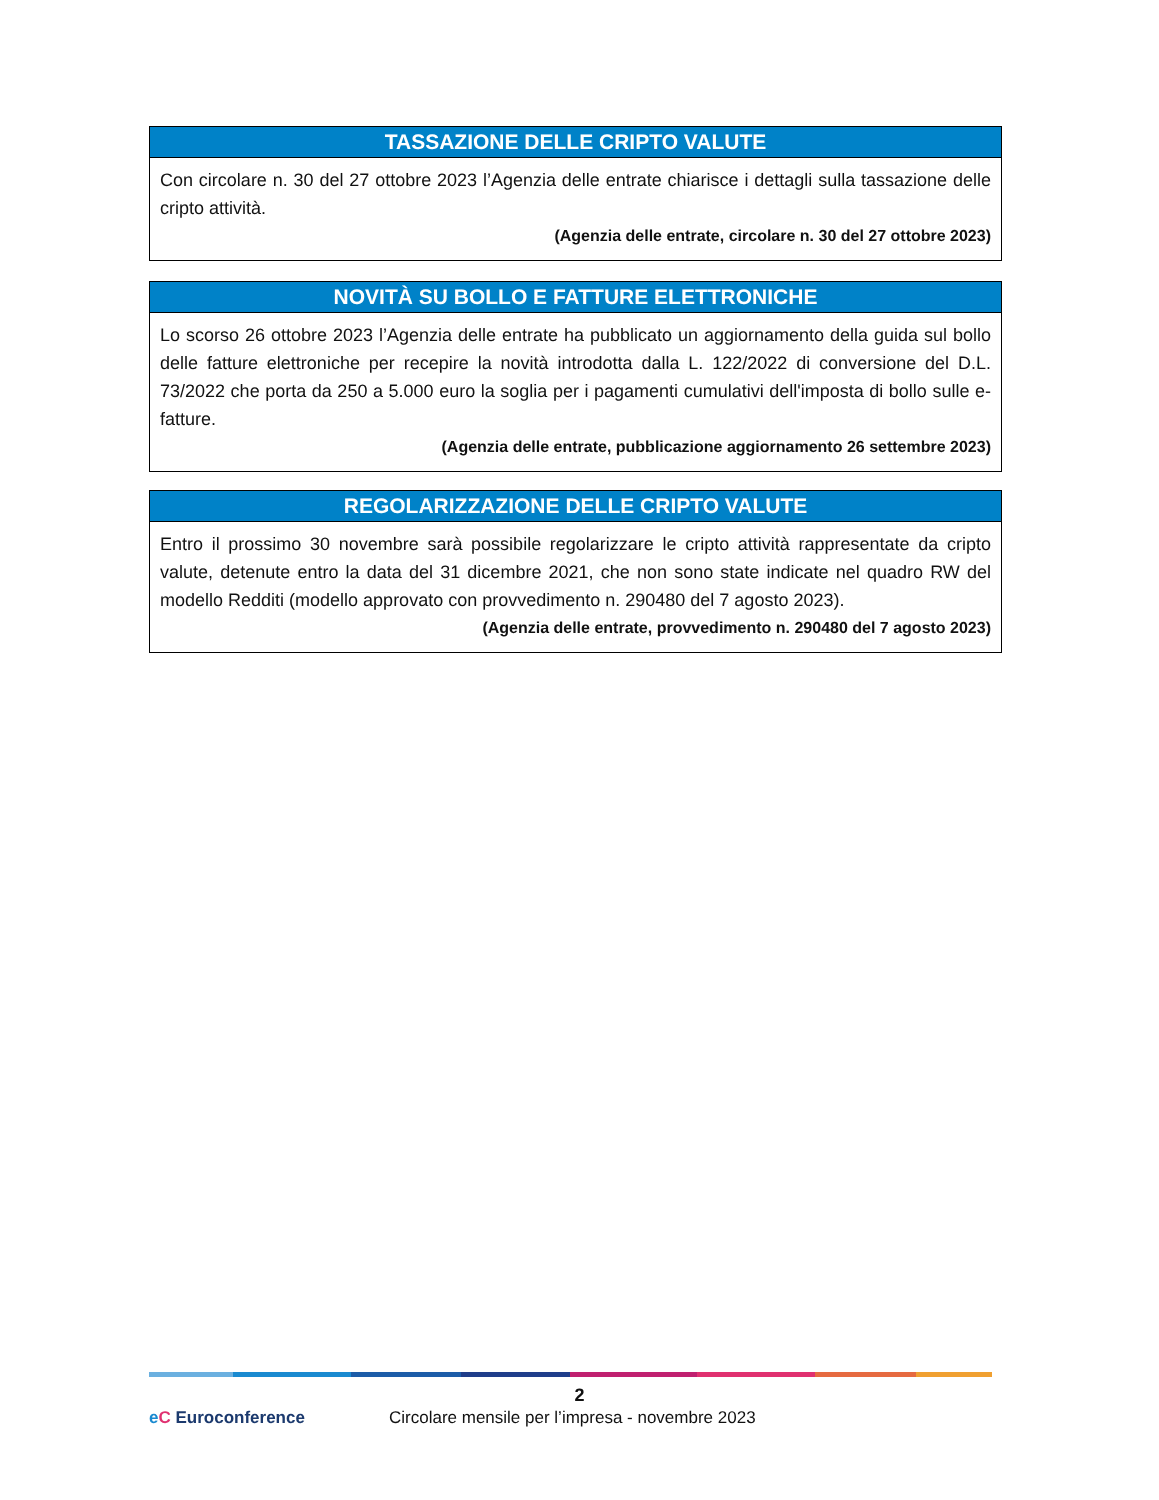TASSAZIONE DELLE CRIPTO VALUTE
Con circolare n. 30 del 27 ottobre 2023 l’Agenzia delle entrate chiarisce i dettagli sulla tassazione delle cripto attività.
(Agenzia delle entrate, circolare n. 30 del 27 ottobre 2023)
NOVITÀ SU BOLLO E FATTURE ELETTRONICHE
Lo scorso 26 ottobre 2023 l’Agenzia delle entrate ha pubblicato un aggiornamento della guida sul bollo delle fatture elettroniche per recepire la novità introdotta dalla L. 122/2022 di conversione del D.L. 73/2022 che porta da 250 a 5.000 euro la soglia per i pagamenti cumulativi dell'imposta di bollo sulle e-fatture.
(Agenzia delle entrate, pubblicazione aggiornamento 26 settembre 2023)
REGOLARIZZAZIONE DELLE CRIPTO VALUTE
Entro il prossimo 30 novembre sarà possibile regolarizzare le cripto attività rappresentate da cripto valute, detenute entro la data del 31 dicembre 2021, che non sono state indicate nel quadro RW del modello Redditi (modello approvato con provvedimento n. 290480 del 7 agosto 2023).
(Agenzia delle entrate, provvedimento n. 290480 del 7 agosto 2023)
2
eC Euroconference Circolare mensile per l’impresa - novembre 2023